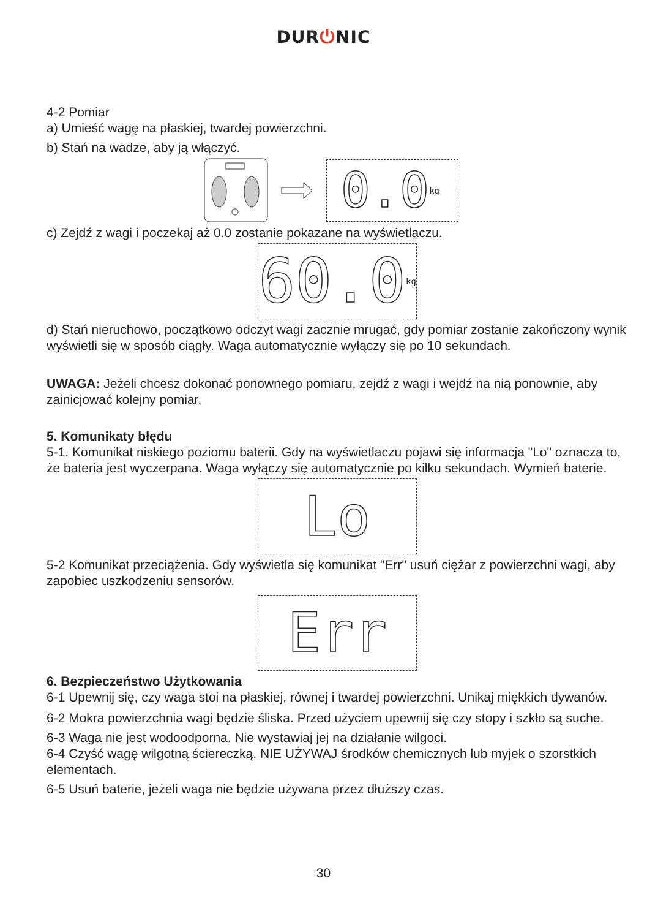DUR⏻NIC
4-2 Pomiar
a) Umieść wagę na płaskiej, twardej powierzchni.
b) Stań na wadze, aby ją włączyć.
0.0 kg
c) Zejdź z wagi i poczekaj aż 0.0 zostanie pokazane na wyświetlaczu.
60.0 kg
d) Stań nieruchowo, początkowo odczyt wagi zacznie mrugać, gdy pomiar zostanie zakończony wynik wyświetli się w sposób ciągły. Waga automatycznie wyłączy się po 10 sekundach.
UWAGA: Jeżeli chcesz dokonać ponownego pomiaru, zejdź z wagi i wejdź na nią ponownie, aby zainicjować kolejny pomiar.
5. Komunikaty błędu
5-1. Komunikat niskiego poziomu baterii. Gdy na wyświetlaczu pojawi się informacja "Lo" oznacza to, że bateria jest wyczerpana. Waga wyłączy się automatycznie po kilku sekundach. Wymień baterie.
Lo
5-2 Komunikat przeciążenia. Gdy wyświetla się komunikat "Err" usuń ciężar z powierzchni wagi, aby zapobiec uszkodzeniu sensorów.
Err
6. Bezpieczeństwo Użytkowania
6-1 Upewnij się, czy waga stoi na płaskiej, równej i twardej powierzchni. Unikaj miękkich dywanów.
6-2 Mokra powierzchnia wagi będzie śliska. Przed użyciem upewnij się czy stopy i szkło są suche.
6-3 Waga nie jest wodoodporna. Nie wystawiaj jej na działanie wilgoci.
6-4 Czyść wagę wilgotną ściereczką. NIE UŻYWAJ środków chemicznych lub myjek o szorstkich elementach.
6-5 Usuń baterie, jeżeli waga nie będzie używana przez dłuższy czas.
30